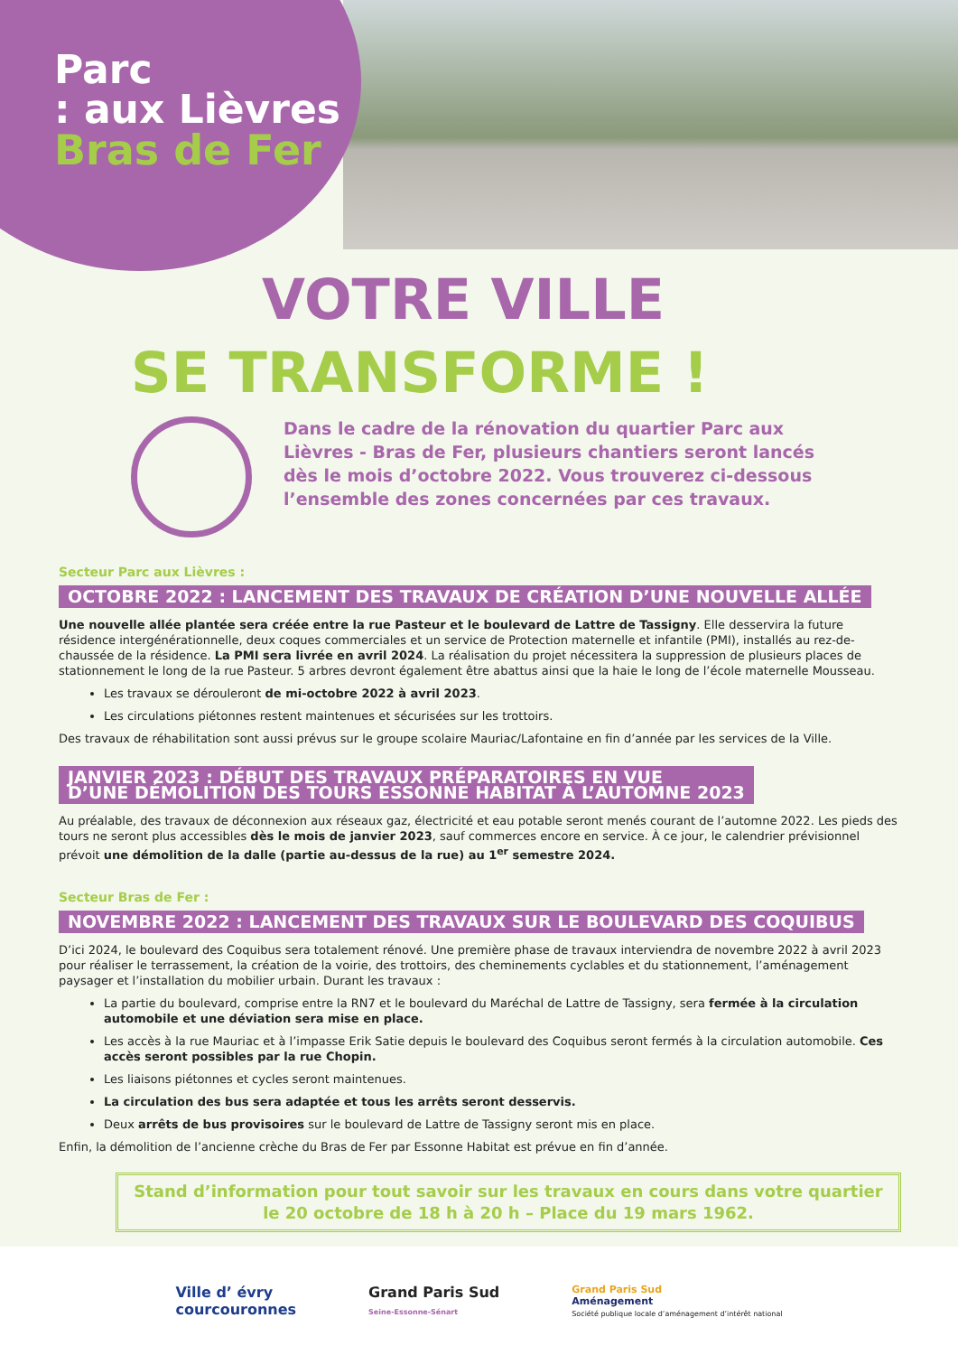Parc
: aux Lièvres
Bras de Fer
VOTRE VILLE
SE TRANSFORME !
Dans le cadre de la rénovation du quartier Parc aux Lièvres - Bras de Fer, plusieurs chantiers seront lancés dès le mois d’octobre 2022. Vous trouverez ci-dessous l’ensemble des zones concernées par ces travaux.
Secteur Parc aux Lièvres :
OCTOBRE 2022 : LANCEMENT DES TRAVAUX DE CRÉATION D’UNE NOUVELLE ALLÉE
Une nouvelle allée plantée sera créée entre la rue Pasteur et le boulevard de Lattre de Tassigny. Elle desservira la future résidence intergénérationnelle, deux coques commerciales et un service de Protection maternelle et infantile (PMI), installés au rez-de-chaussée de la résidence. La PMI sera livrée en avril 2024. La réalisation du projet nécessitera la suppression de plusieurs places de stationnement le long de la rue Pasteur. 5 arbres devront également être abattus ainsi que la haie le long de l’école maternelle Mousseau.
Les travaux se dérouleront de mi-octobre 2022 à avril 2023.
Les circulations piétonnes restent maintenues et sécurisées sur les trottoirs.
Des travaux de réhabilitation sont aussi prévus sur le groupe scolaire Mauriac/Lafontaine en fin d’année par les services de la Ville.
JANVIER 2023 : DÉBUT DES TRAVAUX PRÉPARATOIRES EN VUE
D’UNE DÉMOLITION DES TOURS ESSONNE HABITAT À L’AUTOMNE 2023
Au préalable, des travaux de déconnexion aux réseaux gaz, électricité et eau potable seront menés courant de l’automne 2022. Les pieds des tours ne seront plus accessibles dès le mois de janvier 2023, sauf commerces encore en service. À ce jour, le calendrier prévisionnel prévoit une démolition de la dalle (partie au-dessus de la rue) au 1<sup>er</sup> semestre 2024.
Secteur Bras de Fer :
NOVEMBRE 2022 : LANCEMENT DES TRAVAUX SUR LE BOULEVARD DES COQUIBUS
D’ici 2024, le boulevard des Coquibus sera totalement rénové. Une première phase de travaux interviendra de novembre 2022 à avril 2023 pour réaliser le terrassement, la création de la voirie, des trottoirs, des cheminements cyclables et du stationnement, l’aménagement paysager et l’installation du mobilier urbain. Durant les travaux :
La partie du boulevard, comprise entre la RN7 et le boulevard du Maréchal de Lattre de Tassigny, sera fermée à la circulation automobile et une déviation sera mise en place.
Les accès à la rue Mauriac et à l’impasse Erik Satie depuis le boulevard des Coquibus seront fermés à la circulation automobile. Ces accès seront possibles par la rue Chopin.
Les liaisons piétonnes et cycles seront maintenues.
La circulation des bus sera adaptée et tous les arrêts seront desservis.
Deux arrêts de bus provisoires sur le boulevard de Lattre de Tassigny seront mis en place.
Enfin, la démolition de l’ancienne crèche du Bras de Fer par Essonne Habitat est prévue en fin d’année.
Stand d’information pour tout savoir sur les travaux en cours dans votre quartier
le 20 octobre de 18 h à 20 h – Place du 19 mars 1962.
Ville d’ évry
courcouronnes
Grand Paris Sud
Seine-Essonne-Sénart
Grand Paris Sud
Aménagement
Société publique locale d’aménagement d’intérêt national